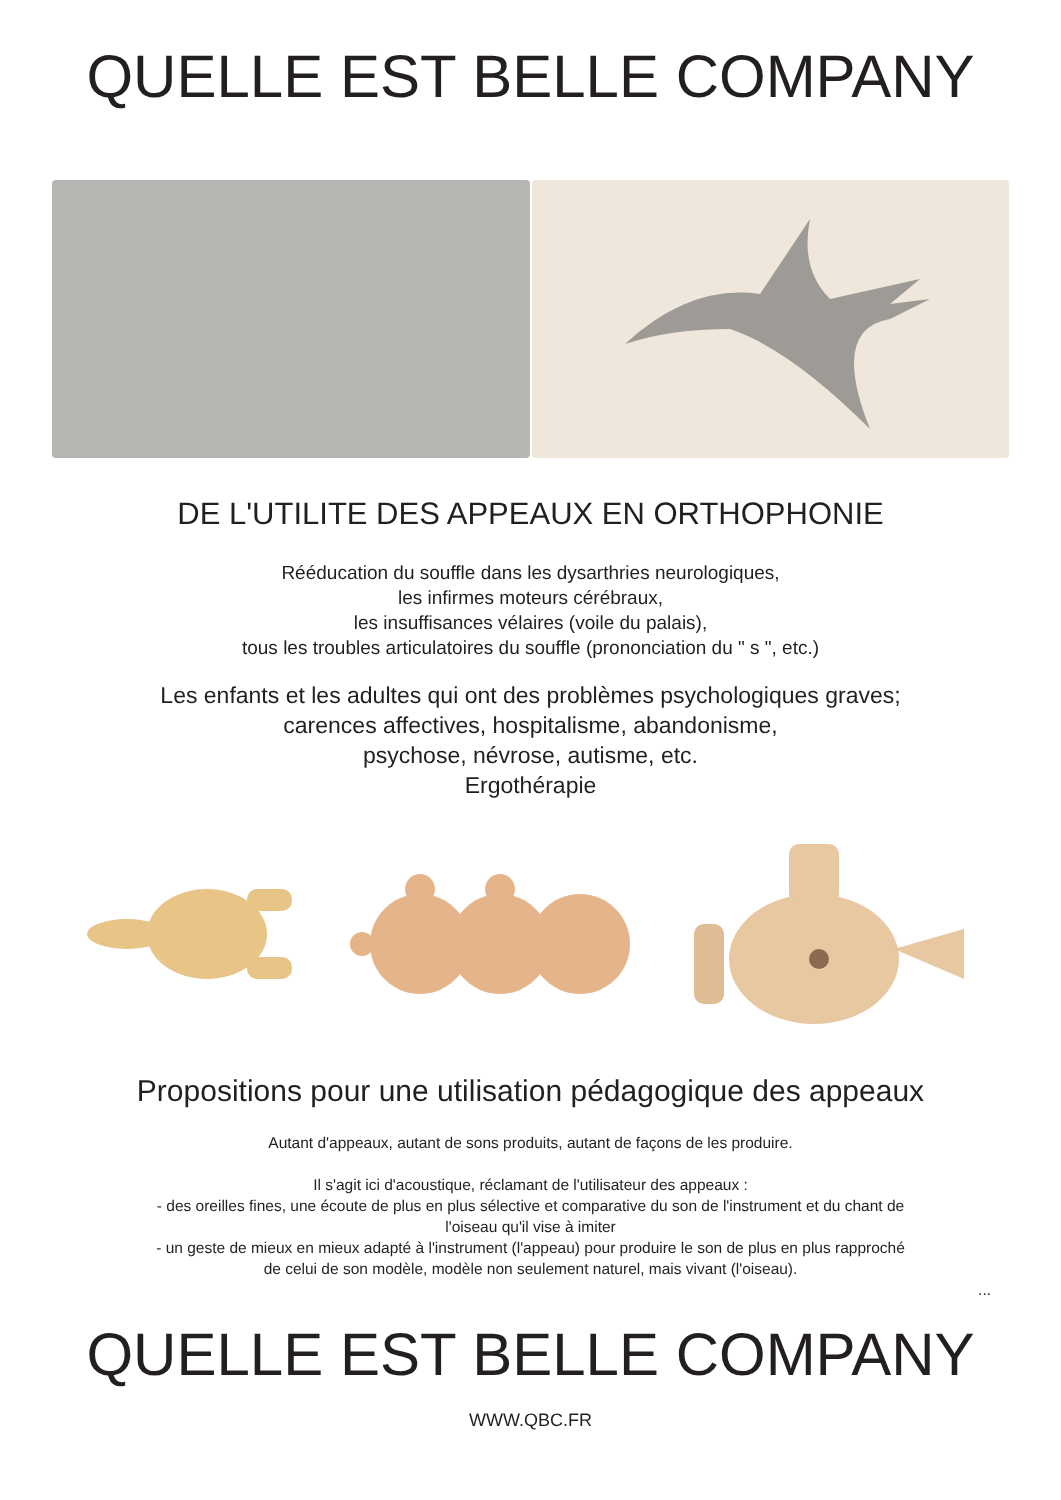QUELLE EST BELLE COMPANY
DE L'UTILITE DES APPEAUX EN ORTHOPHONIE
Rééducation du souffle dans les dysarthries neurologiques,
les infirmes moteurs cérébraux,
les insuffisances vélaires (voile du palais),
tous les troubles articulatoires du souffle (prononciation du " s ", etc.)
Les enfants et les adultes qui ont des problèmes psychologiques graves;
carences affectives, hospitalisme, abandonisme,
psychose, névrose, autisme, etc.
Ergothérapie
Propositions pour une utilisation pédagogique des appeaux
Autant d'appeaux, autant de sons produits, autant de façons de les produire.
Il s'agit ici d'acoustique, réclamant de l'utilisateur des appeaux :
- des oreilles fines, une écoute de plus en plus sélective et comparative du son de l'instrument et du chant de
l'oiseau qu'il vise à imiter
- un geste de mieux en mieux adapté à l'instrument (l'appeau) pour produire le son de plus en plus rapproché
de celui de son modèle, modèle non seulement naturel, mais vivant (l'oiseau).
...
QUELLE EST BELLE COMPANY
WWW.QBC.FR